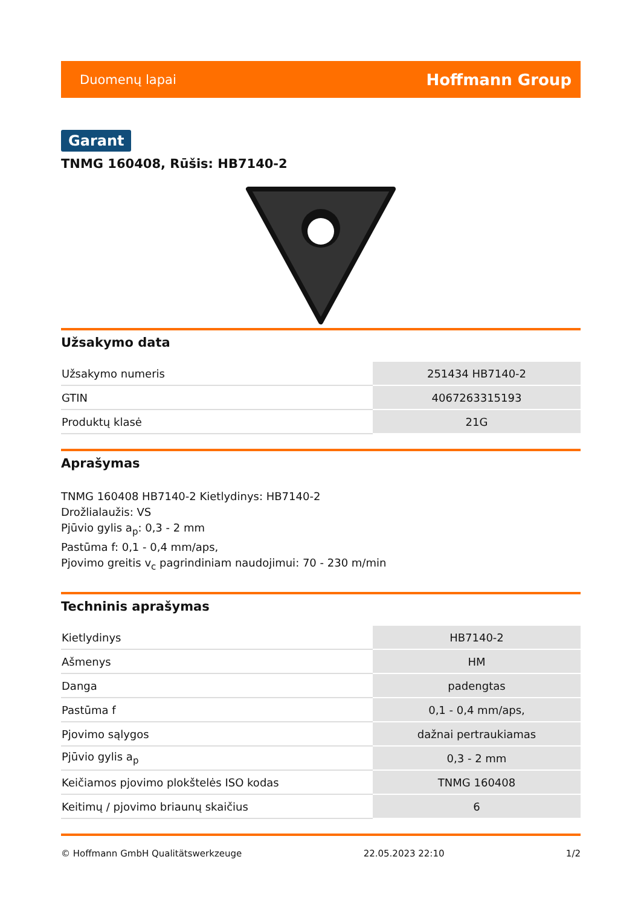Duomenų lapai Hoffmann Group
Garant
TNMG 160408, Rūšis: HB7140-2
Užsakymo data
| Užsakymo numeris | 251434 HB7140-2 |
| GTIN | 4067263315193 |
| Produktų klasė | 21G |
Aprašymas
TNMG 160408 HB7140-2 Kietlydinys: HB7140-2
Drožlialaužis: VS
Pjūvio gylis a<sub>p</sub>: 0,3 - 2 mm
Pastūma f: 0,1 - 0,4 mm/aps,
Pjovimo greitis v<sub>c</sub> pagrindiniam naudojimui: 70 - 230 m/min
Techninis aprašymas
| Kietlydinys | HB7140-2 |
| Ašmenys | HM |
| Danga | padengtas |
| Pastūma f | 0,1 - 0,4 mm/aps, |
| Pjovimo sąlygos | dažnai pertraukiamas |
| Pjūvio gylis a<sub>p</sub> | 0,3 - 2 mm |
| Keičiamos pjovimo plokštelės ISO kodas | TNMG 160408 |
| Keitimų / pjovimo briaunų skaičius | 6 |
© Hoffmann GmbH Qualitätswerkzeuge 22.05.2023 22:10 1/2